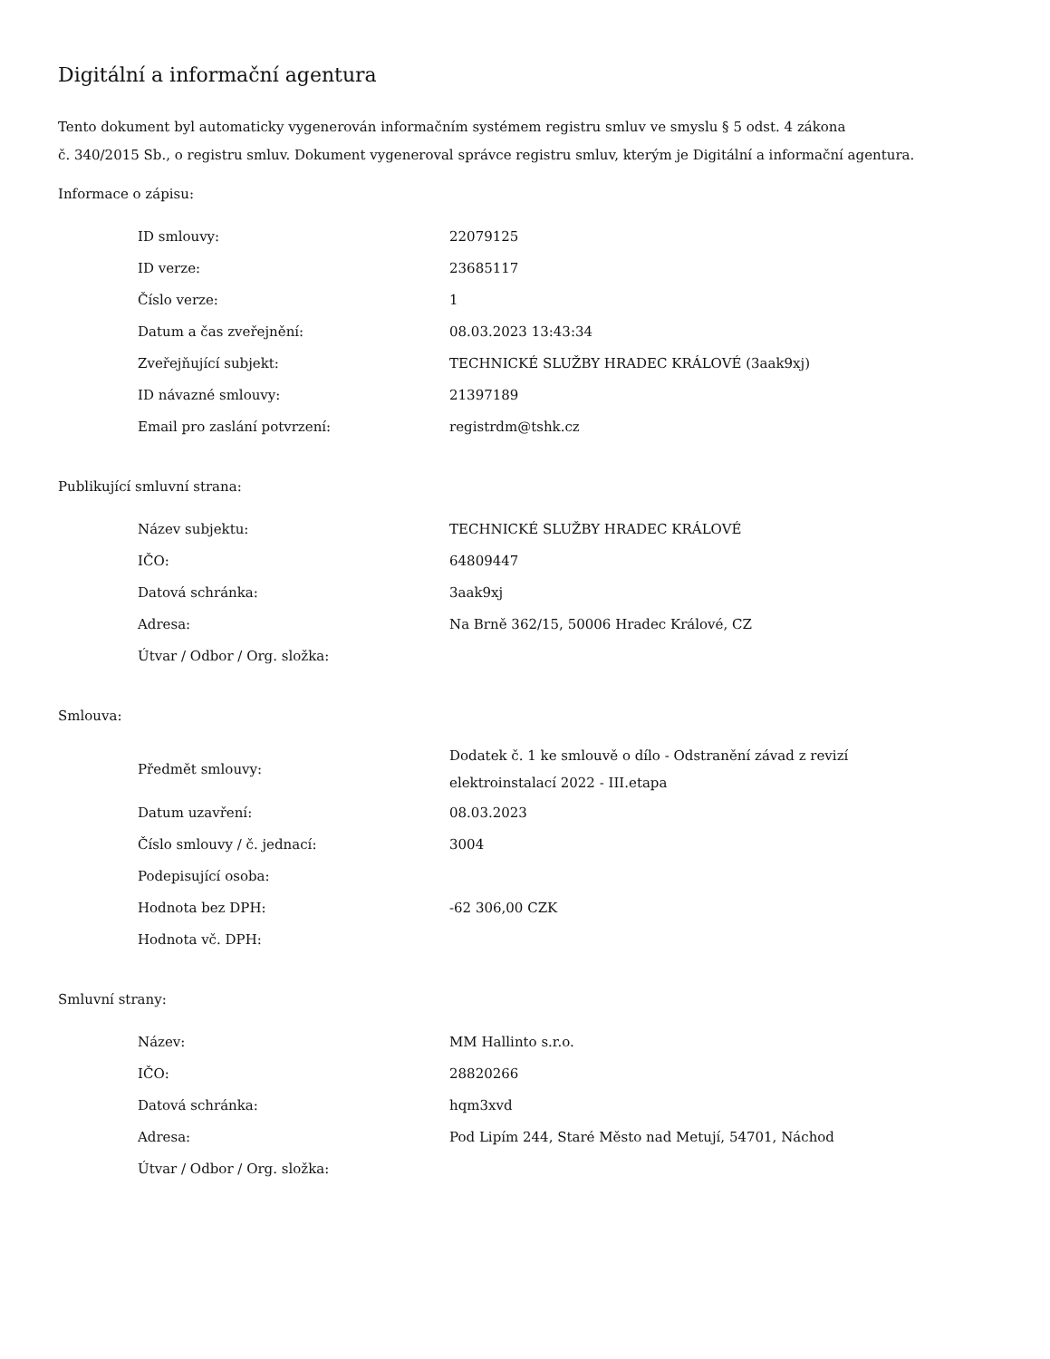Digitální a informační agentura
Tento dokument byl automaticky vygenerován informačním systémem registru smluv ve smyslu § 5 odst. 4 zákona
č. 340/2015 Sb., o registru smluv. Dokument vygeneroval správce registru smluv, kterým je Digitální a informační agentura.
Informace o zápisu:
| ID smlouvy: | 22079125 |
| ID verze: | 23685117 |
| Číslo verze: | 1 |
| Datum a čas zveřejnění: | 08.03.2023 13:43:34 |
| Zveřejňující subjekt: | TECHNICKÉ SLUŽBY HRADEC KRÁLOVÉ (3aak9xj) |
| ID návazné smlouvy: | 21397189 |
| Email pro zaslání potvrzení: | registrdm@tshk.cz |
Publikující smluvní strana:
| Název subjektu: | TECHNICKÉ SLUŽBY HRADEC KRÁLOVÉ |
| IČO: | 64809447 |
| Datová schránka: | 3aak9xj |
| Adresa: | Na Brně 362/15, 50006 Hradec Králové, CZ |
| Útvar / Odbor / Org. složka: | |
Smlouva:
| Předmět smlouvy: | Dodatek č. 1 ke smlouvě o dílo - Odstranění závad z revizí elektroinstalací 2022 - III.etapa |
| Datum uzavření: | 08.03.2023 |
| Číslo smlouvy / č. jednací: | 3004 |
| Podepisující osoba: | |
| Hodnota bez DPH: | -62 306,00 CZK |
| Hodnota vč. DPH: | |
Smluvní strany:
| Název: | MM Hallinto s.r.o. |
| IČO: | 28820266 |
| Datová schránka: | hqm3xvd |
| Adresa: | Pod Lipím 244, Staré Město nad Metují, 54701, Náchod |
| Útvar / Odbor / Org. složka: | |